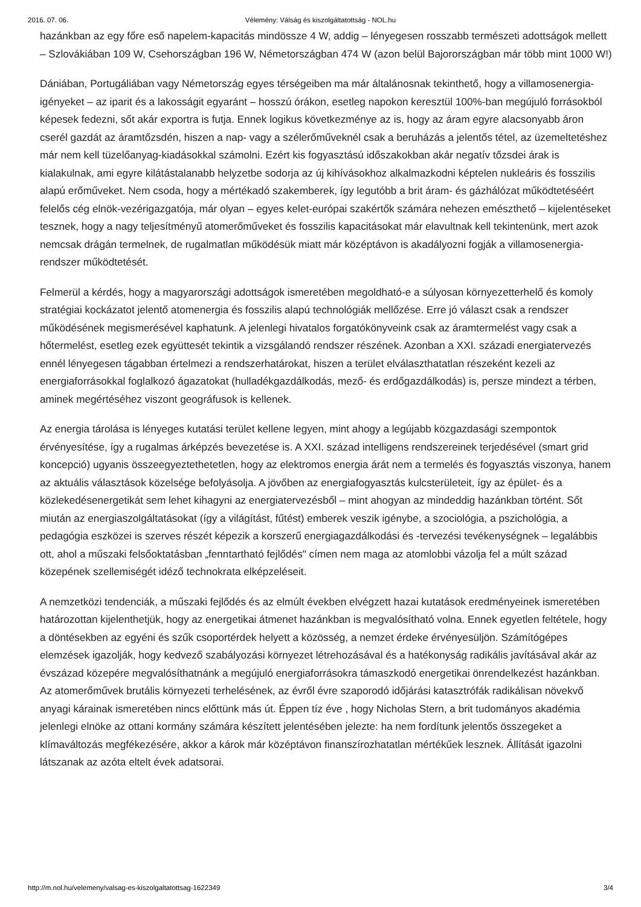2016. 07. 06. Vélemény: Válság és kiszolgáltatottság - NOL.hu
hazánkban az egy főre eső napelem-kapacitás mindössze 4 W, addig – lényegesen rosszabb természeti adottságok mellett – Szlovákiában 109 W, Csehországban 196 W, Németországban 474 W (azon belül Bajorországban már több mint 1000 W!)
Dániában, Portugáliában vagy Németország egyes térségeiben ma már általánosnak tekinthető, hogy a villamosenergia-igényeket – az iparit és a lakosságit egyaránt – hosszú órákon, esetleg napokon keresztül 100%-ban megújuló forrásokból képesek fedezni, sőt akár exportra is futja. Ennek logikus következménye az is, hogy az áram egyre alacsonyabb áron cserél gazdát az áramtőzsdén, hiszen a nap- vagy a szélerőműveknél csak a beruházás a jelentős tétel, az üzemeltetéshez már nem kell tüzelőanyag-kiadásokkal számolni. Ezért kis fogyasztású időszakokban akár negatív tőzsdei árak is kialakulnak, ami egyre kilátástalanabb helyzetbe sodorja az új kihívásokhoz alkalmazkodni képtelen nukleáris és fosszilis alapú erőműveket. Nem csoda, hogy a mértékadó szakemberek, így legutóbb a brit áram- és gázhálózat működtetéséért felelős cég elnök-vezérigazgatója, már olyan – egyes kelet-európai szakértők számára nehezen emészthető – kijelentéseket tesznek, hogy a nagy teljesítményű atomerőműveket és fosszilis kapacitásokat már elavultnak kell tekintenünk, mert azok nemcsak drágán termelnek, de rugalmatlan működésük miatt már középtávon is akadályozni fogják a villamosenergia-rendszer működtetését.
Felmerül a kérdés, hogy a magyarországi adottságok ismeretében megoldható-e a súlyosan környezetterhelő és komoly stratégiai kockázatot jelentő atomenergia és fosszilis alapú technológiák mellőzése. Erre jó választ csak a rendszer működésének megismerésével kaphatunk. A jelenlegi hivatalos forgatókönyveink csak az áramtermelést vagy csak a hőtermelést, esetleg ezek együttesét tekintik a vizsgálandó rendszer részének. Azonban a XXI. századi energiatervezés ennél lényegesen tágabban értelmezi a rendszerhatárokat, hiszen a terület elválaszthatatlan részeként kezeli az energiaforrásokkal foglalkozó ágazatokat (hulladékgazdálkodás, mező- és erdőgazdálkodás) is, persze mindezt a térben, aminek megértéséhez viszont geográfusok is kellenek.
Az energia tárolása is lényeges kutatási terület kellene legyen, mint ahogy a legújabb közgazdasági szempontok érvényesítése, így a rugalmas árképzés bevezetése is. A XXI. század intelligens rendszereinek terjedésével (smart grid koncepció) ugyanis összeegyeztethetetlen, hogy az elektromos energia árát nem a termelés és fogyasztás viszonya, hanem az aktuális választások közelsége befolyásolja. A jövőben az energiafogyasztás kulcsterületeit, így az épület- és a közlekedésenergetikát sem lehet kihagyni az energiatervezésből – mint ahogyan az mindeddig hazánkban történt. Sőt miután az energiaszolgáltatásokat (így a világítást, fűtést) emberek veszik igénybe, a szociológia, a pszichológia, a pedagógia eszközei is szerves részét képezik a korszerű energiagazdálkodási és -tervezési tevékenységnek – legalábbis ott, ahol a műszaki felsőoktatásban „fenntartható fejlődés" címen nem maga az atomlobbi vázolja fel a múlt század közepének szellemiségét idéző technokrata elképzeléseit.
A nemzetközi tendenciák, a műszaki fejlődés és az elmúlt években elvégzett hazai kutatások eredményeinek ismeretében határozottan kijelenthetjük, hogy az energetikai átmenet hazánkban is megvalósítható volna. Ennek egyetlen feltétele, hogy a döntésekben az egyéni és szűk csoportérdek helyett a közösség, a nemzet érdeke érvényesüljön. Számítógépes elemzések igazolják, hogy kedvező szabályozási környezet létrehozásával és a hatékonyság radikális javításával akár az évszázad közepére megvalósíthatnánk a megújuló energiaforrásokra támaszkodó energetikai önrendelkezést hazánkban. Az atomerőművek brutális környezeti terhelésének, az évről évre szaporodó időjárási katasztrófák radikálisan növekvő anyagi kárainak ismeretében nincs előttünk más út. Éppen tíz éve , hogy Nicholas Stern, a brit tudományos akadémia jelenlegi elnöke az ottani kormány számára készített jelentésében jelezte: ha nem fordítunk jelentős összegeket a klímaváltozás megfékezésére, akkor a károk már középtávon finanszírozhatatlan mértékűek lesznek. Állítását igazolni látszanak az azóta eltelt évek adatsorai.
http://m.nol.hu/velemeny/valsag-es-kiszolgaltatottsag-1622349 3/4